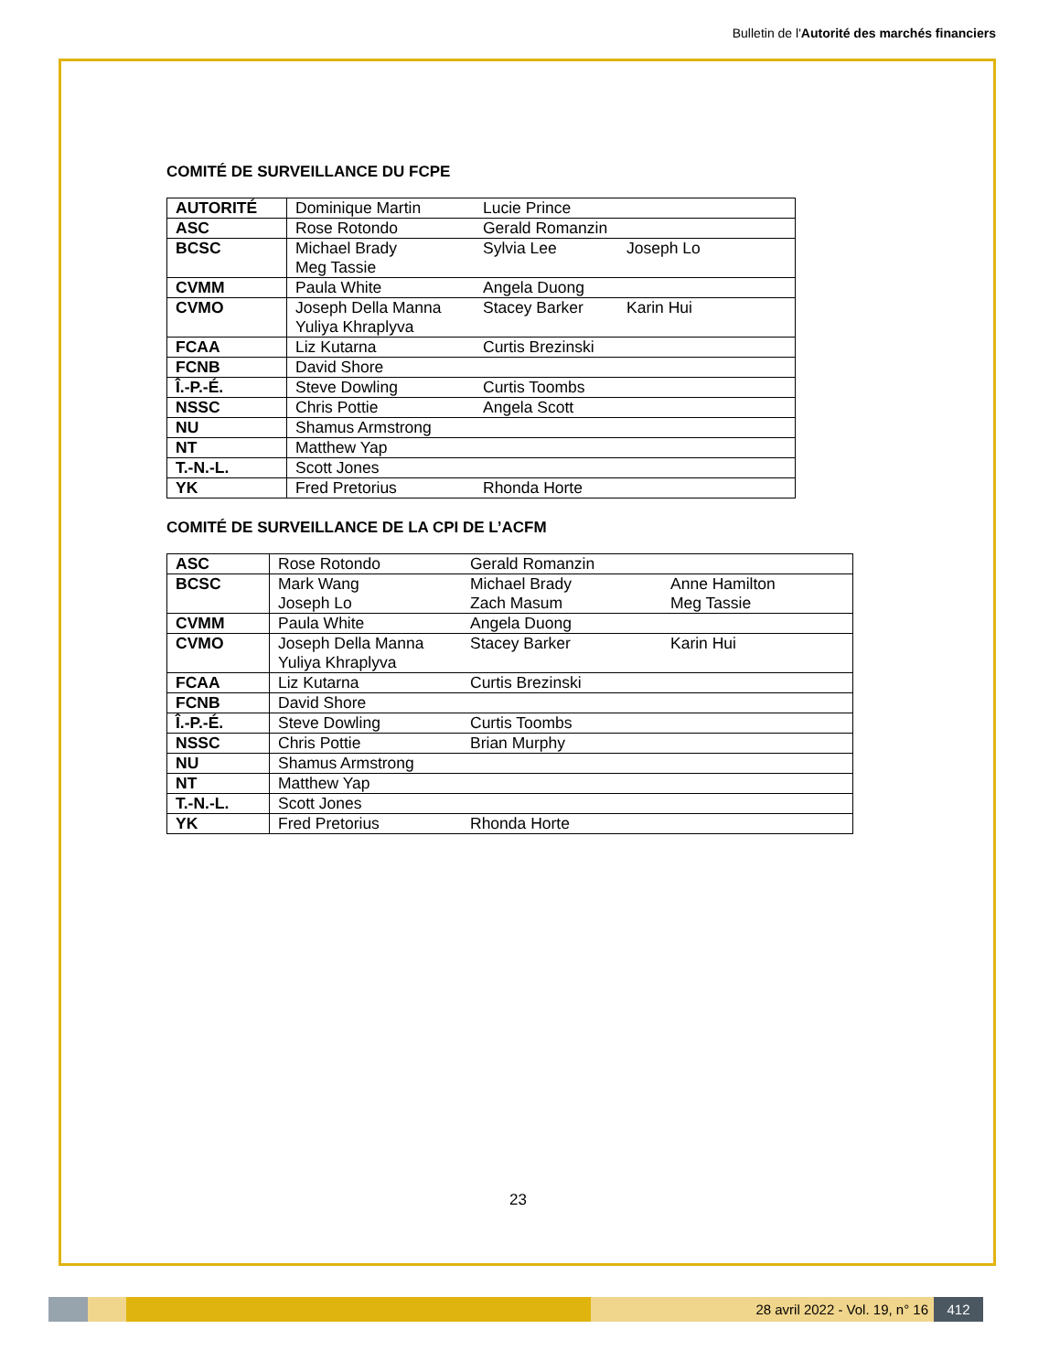Bulletin de l'Autorité des marchés financiers
COMITÉ DE SURVEILLANCE DU FCPE
| AUTORITÉ | Dominique Martin | Lucie Prince | |
| ASC | Rose Rotondo | Gerald Romanzin | |
| BCSC | Michael Brady Meg Tassie | Sylvia Lee | Joseph Lo |
| CVMM | Paula White | Angela Duong | |
| CVMO | Joseph Della Manna Yuliya Khraplyva | Stacey Barker | Karin Hui |
| FCAA | Liz Kutarna | Curtis Brezinski | |
| FCNB | David Shore | | |
| Î.-P.-É. | Steve Dowling | Curtis Toombs | |
| NSSC | Chris Pottie | Angela Scott | |
| NU | Shamus Armstrong | | |
| NT | Matthew Yap | | |
| T.-N.-L. | Scott Jones | | |
| YK | Fred Pretorius | Rhonda Horte | |
COMITÉ DE SURVEILLANCE DE LA CPI DE L’ACFM
| ASC | Rose Rotondo | Gerald Romanzin | |
| BCSC | Mark Wang Joseph Lo | Michael Brady Zach Masum | Anne Hamilton Meg Tassie |
| CVMM | Paula White | Angela Duong | |
| CVMO | Joseph Della Manna Yuliya Khraplyva | Stacey Barker | Karin Hui |
| FCAA | Liz Kutarna | Curtis Brezinski | |
| FCNB | David Shore | | |
| Î.-P.-É. | Steve Dowling | Curtis Toombs | |
| NSSC | Chris Pottie | Brian Murphy | |
| NU | Shamus Armstrong | | |
| NT | Matthew Yap | | |
| T.-N.-L. | Scott Jones | | |
| YK | Fred Pretorius | Rhonda Horte | |
23
28 avril 2022 - Vol. 19, n° 16 412